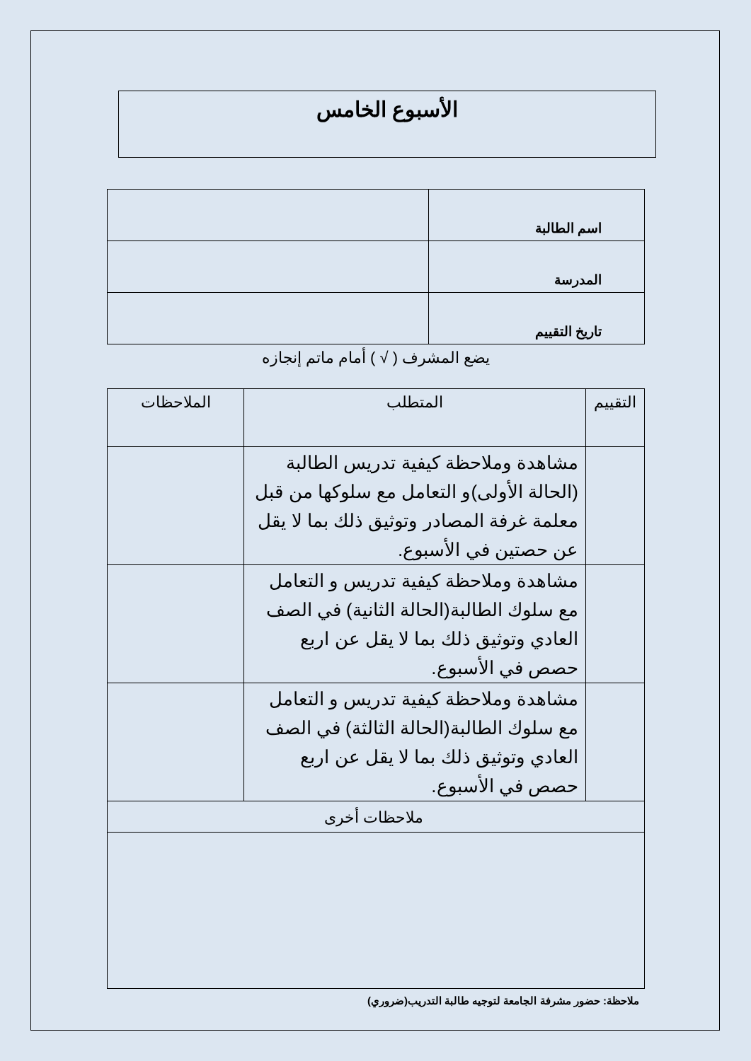الأسبوع الخامس
| اسم الطالبة | |
| المدرسة | |
| تاريخ التقييم | |
يضع المشرف ( √ ) أمام ماتم إنجازه
| التقييم | المتطلب | الملاحظات |
| --- | --- | --- |
| | مشاهدة وملاحظة كيفية تدريس الطالبة (الحالة الأولى)و التعامل مع سلوكها من قبل معلمة غرفة المصادر وتوثيق ذلك بما لا يقل عن حصتين في الأسبوع. | |
| | مشاهدة وملاحظة كيفية تدريس و التعامل مع سلوك الطالبة(الحالة الثانية) في الصف العادي وتوثيق ذلك بما لا يقل عن اربع حصص في الأسبوع. | |
| | مشاهدة وملاحظة كيفية تدريس و التعامل مع سلوك الطالبة(الحالة الثالثة) في الصف العادي وتوثيق ذلك بما لا يقل عن اربع حصص في الأسبوع. | |
| ملاحظات أخرى | | |
ملاحظة: حضور مشرفة الجامعة لتوجيه طالبة التدريب(ضروري)